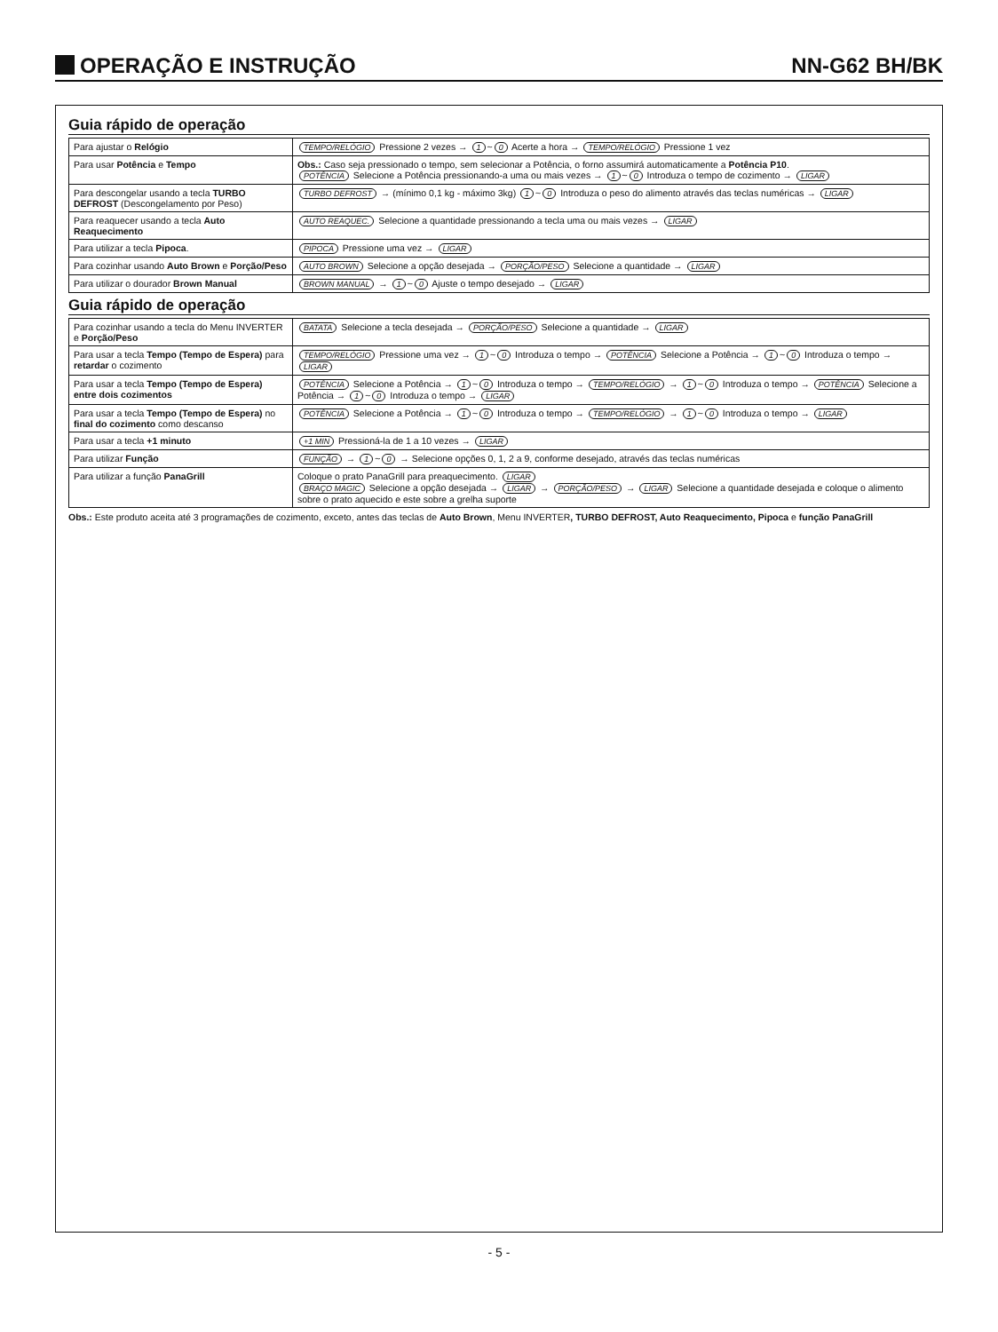OPERAÇÃO E INSTRUÇÃO NN-G62 BH/BK
Guia rápido de operação
| Para ajustar o Relógio | TEMPO/RELÓGIO Pressione 2 vezes → 1 ~ 0 Acerte a hora → TEMPO/RELÓGIO Pressione 1 vez |
| Para usar Potência e Tempo | Obs.: Caso seja pressionado o tempo, sem selecionar a Potência, o forno assumirá automaticamente a Potência P10 . POTÊNCIA Selecione a Potência pressionando-a uma ou mais vezes → 1 ~ 0 Introduza o tempo de cozimento → LIGAR |
| Para descongelar usando a tecla TURBO DEFROST (Descongelamento por Peso) | TURBO DEFROST → (mínimo 0,1 kg - máximo 3kg) 1 ~ 0 Introduza o peso do alimento através das teclas numéricas → LIGAR |
| Para reaquecer usando a tecla Auto Reaquecimento | AUTO REAQUEC. Selecione a quantidade pressionando a tecla uma ou mais vezes → LIGAR |
| Para utilizar a tecla Pipoca . | PIPOCA Pressione uma vez → LIGAR |
| Para cozinhar usando Auto Brown e Porção/Peso | AUTO BROWN Selecione a opção desejada → PORÇÃO/PESO Selecione a quantidade → LIGAR |
| Para utilizar o dourador Brown Manual | BROWN MANUAL → 1 ~ 0 Ajuste o tempo desejado → LIGAR |
Guia rápido de operação
| Para cozinhar usando a tecla do Menu INVERTER e Porção/Peso | BATATA Selecione a tecla desejada → PORÇÃO/PESO Selecione a quantidade → LIGAR |
| Para usar a tecla Tempo (Tempo de Espera) para retardar o cozimento | TEMPO/RELÓGIO Pressione uma vez → 1 ~ 0 Introduza o tempo → POTÊNCIA Selecione a Potência → 1 ~ 0 Introduza o tempo → LIGAR |
| Para usar a tecla Tempo (Tempo de Espera) entre dois cozimentos | POTÊNCIA Selecione a Potência → 1 ~ 0 Introduza o tempo → TEMPO/RELÓGIO → 1 ~ 0 Introduza o tempo → POTÊNCIA Selecione a Potência → 1 ~ 0 Introduza o tempo → LIGAR |
| Para usar a tecla Tempo (Tempo de Espera) no final do cozimento como descanso | POTÊNCIA Selecione a Potência → 1 ~ 0 Introduza o tempo → TEMPO/RELÓGIO → 1 ~ 0 Introduza o tempo → LIGAR |
| Para usar a tecla +1 minuto | +1 MIN Pressioná-la de 1 a 10 vezes → LIGAR |
| Para utilizar Função | FUNÇÃO → 1 ~ 0 → Selecione opções 0, 1, 2 a 9, conforme desejado, através das teclas numéricas |
| Para utilizar a função PanaGrill | Coloque o prato PanaGrill para preaquecimento. LIGAR BRAÇO MAGIC Selecione a opção desejada → LIGAR → PORÇÃO/PESO → LIGAR Selecione a quantidade desejada e coloque o alimento sobre o prato aquecido e este sobre a grelha suporte |
Obs.: Este produto aceita até 3 programações de cozimento, exceto, antes das teclas de Auto Brown, Menu INVERTER, TURBO DEFROST, Auto Reaquecimento, Pipoca e função PanaGrill
- 5 -